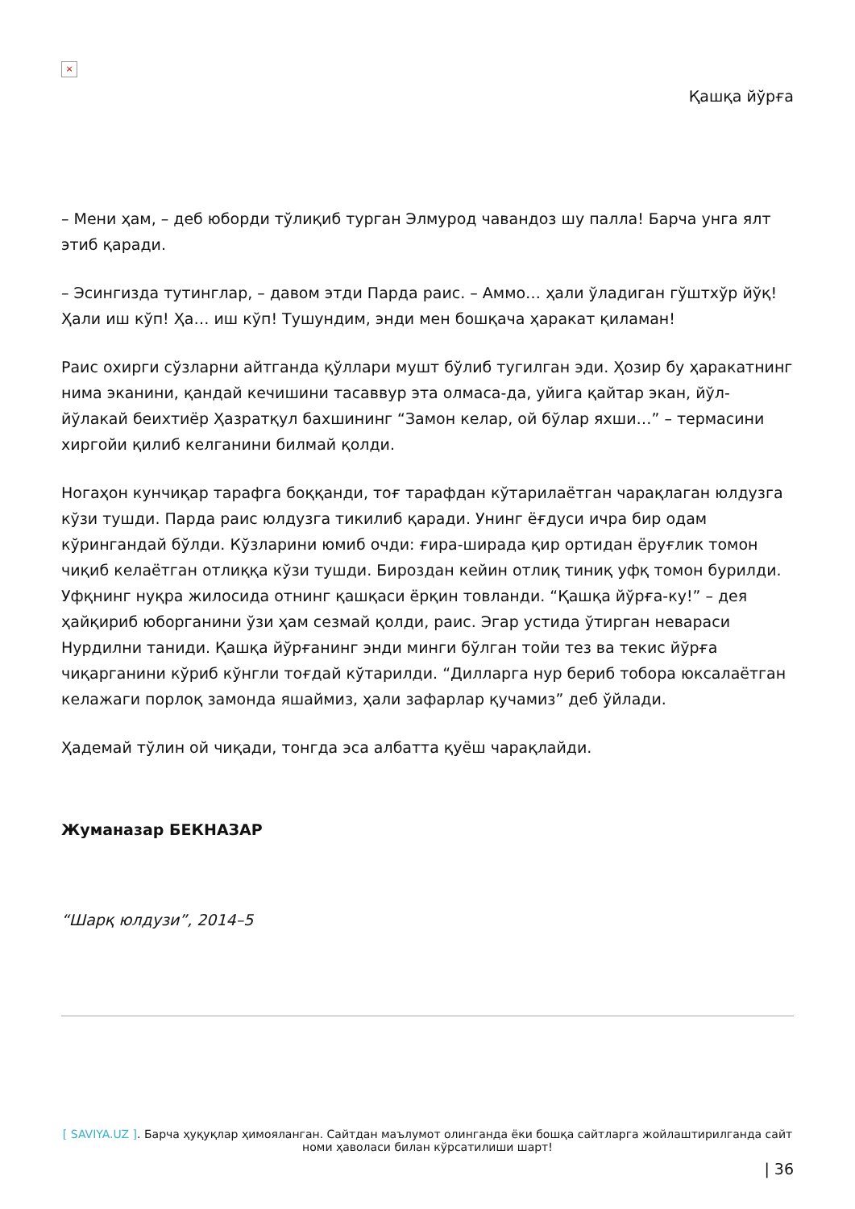×
Қашқа йўрға
– Мени ҳам, – деб юборди тўлиқиб турган Элмурод чавандоз шу палла! Барча унга ялт этиб қаради.
– Эсингизда тутинглар, – давом этди Парда раис. – Аммо… ҳали ўладиган гўштхўр йўқ! Ҳали иш кўп! Ҳа… иш кўп! Тушундим, энди мен бошқача ҳаракат қиламан!
Раис охирги сўзларни айтганда қўллари мушт бўлиб тугилган эди. Ҳозир бу ҳаракатнинг нима эканини, қандай кечишини тасаввур этa олмаса-да, уйига қайтар экан, йўл-йўлакай беихтиёр Ҳазратқул бахшининг “Замон келар, ой бўлар яхши…” – термасини хиргойи қилиб келганини билмай қолди.
Ногаҳон кунчиқар тарафга боққанди, тоғ тарафдан кўтарилаётган чарақлаган юлдузга кўзи тушди. Парда раис юлдузга тикилиб қаради. Унинг ёғдуси ичра бир одам кўрингандай бўлди. Кўзларини юмиб очди: ғира-ширада қир ортидан ёруғлик томон чиқиб келаётган отлиққа кўзи тушди. Бироздан кейин отлиқ тиниқ уфқ томон бурилди. Уфқнинг нуқра жилосида отнинг қашқаси ёрқин товланди. “Қашқа йўрға-ку!” – дея ҳайқириб юборганини ўзи ҳам сезмай қолди, раис. Эгар устида ўтирган невараси Нурдилни таниди. Қашқа йўрғанинг энди минги бўлган тойи тез ва текис йўрға чиқарганини кўриб кўнгли тоғдай кўтарилди. “Дилларга нур бериб тобора юксалаётган келажаги порлоқ замонда яшаймиз, ҳали зафарлар қучамиз” деб ўйлади.
Ҳадемай тўлин ой чиқади, тонгда эса албатта қуёш чарақлайди.
Жуманазар БЕКНАЗАР
“Шарқ юлдузи”, 2014–5
[ SAVIYA.UZ ]. Барча ҳуқуқлар ҳимояланган. Сайтдан маълумот олинганда ёки бошқа сайтларга жойлаштирилганда сайт номи ҳаволаси билан кўрсатилиши шарт!
| 36